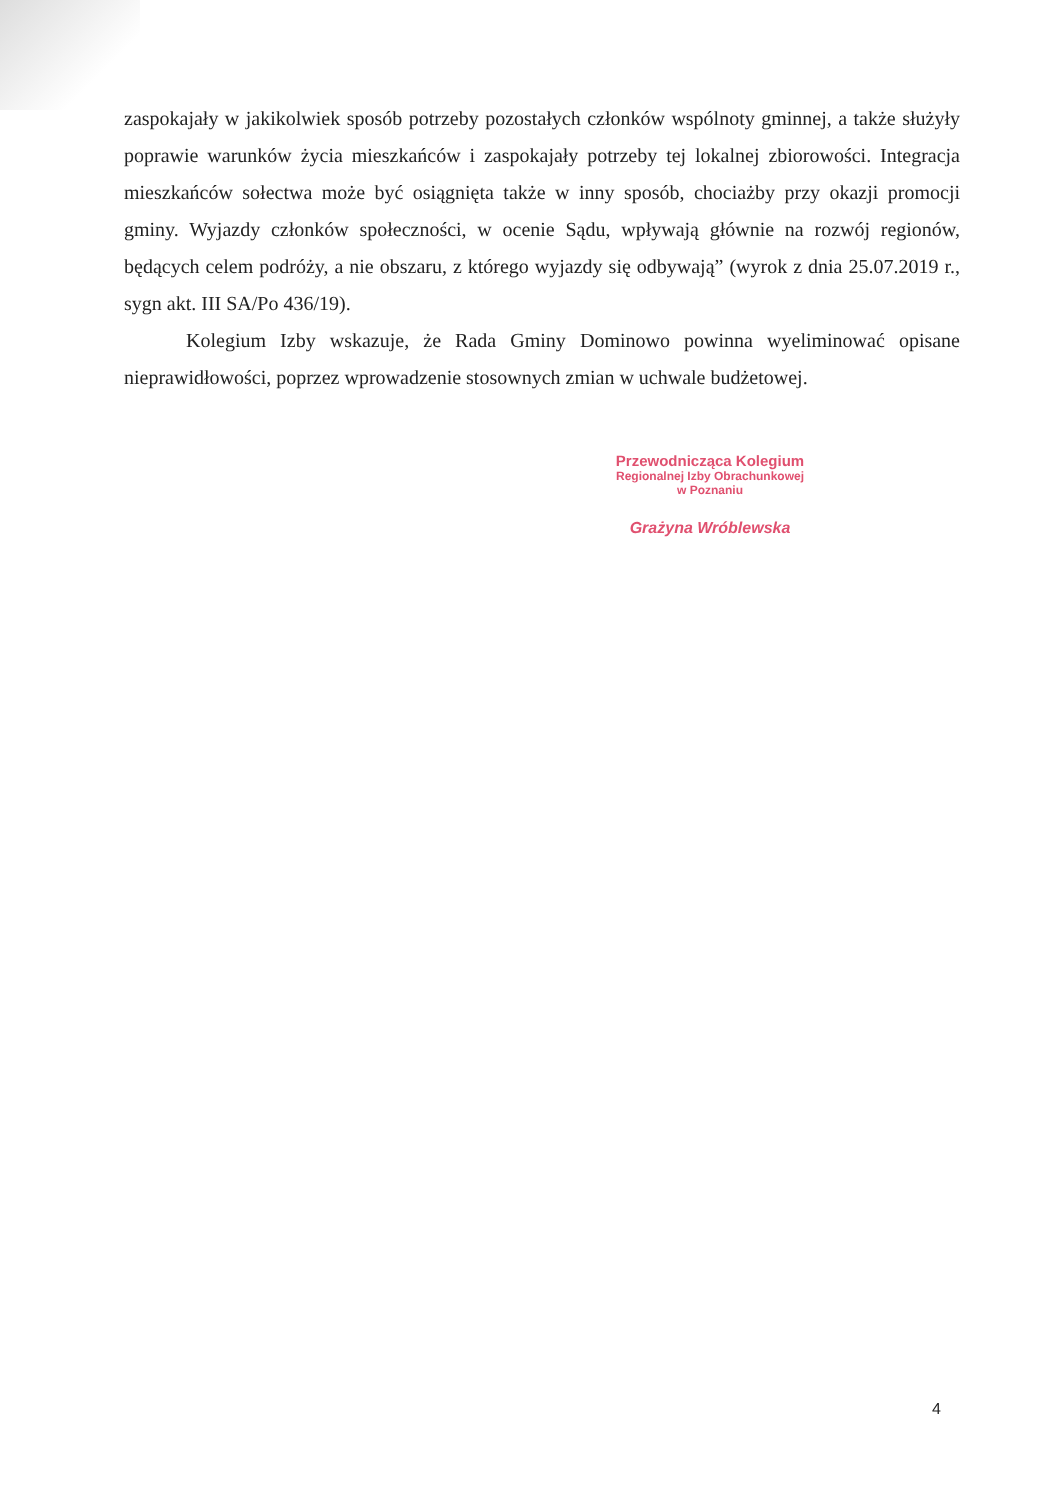zaspokajały w jakikolwiek sposób potrzeby pozostałych członków wspólnoty gminnej, a także służyły poprawie warunków życia mieszkańców i zaspokajały potrzeby tej lokalnej zbiorowości. Integracja mieszkańców sołectwa może być osiągnięta także w inny sposób, chociażby przy okazji promocji gminy. Wyjazdy członków społeczności, w ocenie Sądu, wpływają głównie na rozwój regionów, będących celem podróży, a nie obszaru, z którego wyjazdy się odbywają” (wyrok z dnia 25.07.2019 r., sygn akt. III SA/Po 436/19).
Kolegium Izby wskazuje, że Rada Gminy Dominowo powinna wyeliminować opisane nieprawidłowości, poprzez wprowadzenie stosownych zmian w uchwale budżetowej.
Przewodnicząca Kolegium
Regionalnej Izby Obrachunkowej
w Poznaniu
Grażyna Wróblewska
4